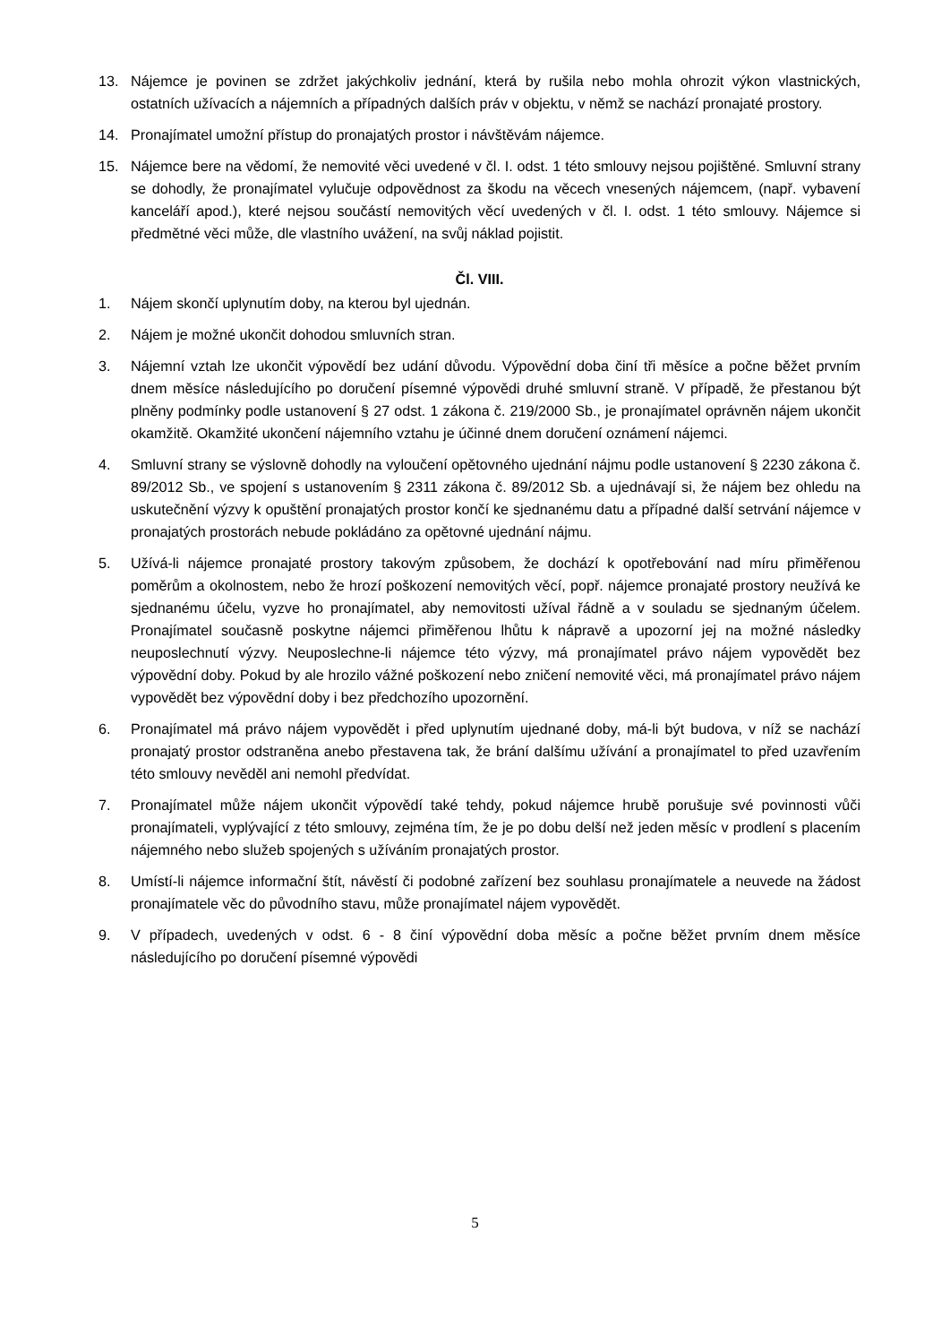13. Nájemce je povinen se zdržet jakýchkoliv jednání, která by rušila nebo mohla ohrozit výkon vlastnických, ostatních užívacích a nájemních a případných dalších práv v objektu, v němž se nachází pronajaté prostory.
14. Pronajímatel umožní přístup do pronajatých prostor i návštěvám nájemce.
15. Nájemce bere na vědomí, že nemovité věci uvedené v čl. I. odst. 1 této smlouvy nejsou pojištěné. Smluvní strany se dohodly, že pronajímatel vylučuje odpovědnost za škodu na věcech vnesených nájemcem, (např. vybavení kanceláří apod.), které nejsou součástí nemovitých věcí uvedených v čl. I. odst. 1 této smlouvy. Nájemce si předmětné věci může, dle vlastního uvážení, na svůj náklad pojistit.
Čl. VIII.
1. Nájem skončí uplynutím doby, na kterou byl ujednán.
2. Nájem je možné ukončit dohodou smluvních stran.
3. Nájemní vztah lze ukončit výpovědí bez udání důvodu. Výpovědní doba činí tři měsíce a počne běžet prvním dnem měsíce následujícího po doručení písemné výpovědi druhé smluvní straně. V případě, že přestanou být plněny podmínky podle ustanovení § 27 odst. 1 zákona č. 219/2000 Sb., je pronajímatel oprávněn nájem ukončit okamžitě. Okamžité ukončení nájemního vztahu je účinné dnem doručení oznámení nájemci.
4. Smluvní strany se výslovně dohodly na vyloučení opětovného ujednání nájmu podle ustanovení § 2230 zákona č. 89/2012 Sb., ve spojení s ustanovením § 2311 zákona č. 89/2012 Sb. a ujednávají si, že nájem bez ohledu na uskutečnění výzvy k opuštění pronajatých prostor končí ke sjednanému datu a případné další setrvání nájemce v pronajatých prostorách nebude pokládáno za opětovné ujednání nájmu.
5. Užívá-li nájemce pronajaté prostory takovým způsobem, že dochází k opotřebování nad míru přiměřenou poměrům a okolnostem, nebo že hrozí poškození nemovitých věcí, popř. nájemce pronajaté prostory neužívá ke sjednanému účelu, vyzve ho pronajímatel, aby nemovitosti užíval řádně a v souladu se sjednaným účelem. Pronajímatel současně poskytne nájemci přiměřenou lhůtu k nápravě a upozorní jej na možné následky neuposlechnutí výzvy. Neuposlechne-li nájemce této výzvy, má pronajímatel právo nájem vypovědět bez výpovědní doby. Pokud by ale hrozilo vážné poškození nebo zničení nemovité věci, má pronajímatel právo nájem vypovědět bez výpovědní doby i bez předchozího upozornění.
6. Pronajímatel má právo nájem vypovědět i před uplynutím ujednané doby, má-li být budova, v níž se nachází pronajatý prostor odstraněna anebo přestavena tak, že brání dalšímu užívání a pronajímatel to před uzavřením této smlouvy nevěděl ani nemohl předvídat.
7. Pronajímatel může nájem ukončit výpovědí také tehdy, pokud nájemce hrubě porušuje své povinnosti vůči pronajímateli, vyplývající z této smlouvy, zejména tím, že je po dobu delší než jeden měsíc v prodlení s placením nájemného nebo služeb spojených s užíváním pronajatých prostor.
8. Umístí-li nájemce informační štít, návěstí či podobné zařízení bez souhlasu pronajímatele a neuvede na žádost pronajímatele věc do původního stavu, může pronajímatel nájem vypovědět.
9. V případech, uvedených v odst. 6 - 8 činí výpovědní doba měsíc a počne běžet prvním dnem měsíce následujícího po doručení písemné výpovědi
5